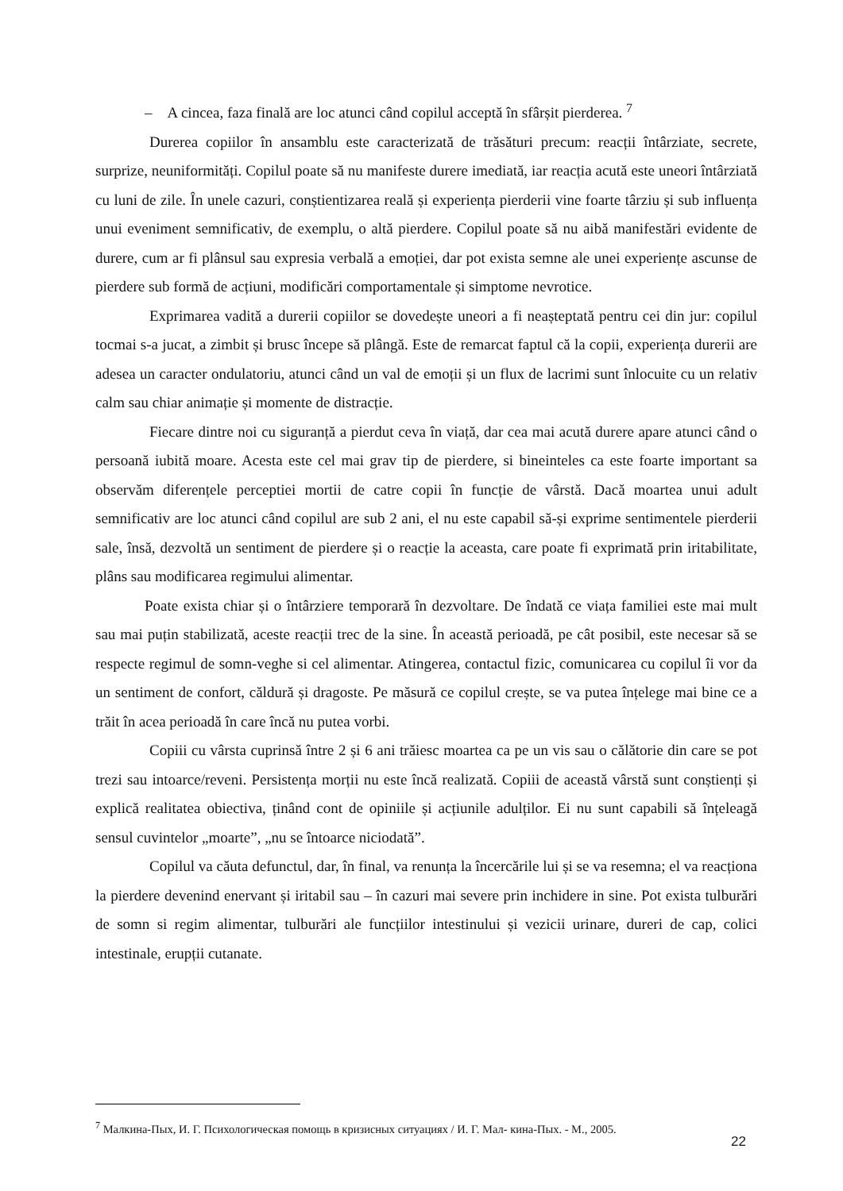– A cincea, faza finală are loc atunci când copilul acceptă în sfârșit pierderea. <sup>7</sup>
Durerea copiilor în ansamblu este caracterizată de trăsături precum: reacții întârziate, secrete, surprize, neuniformități. Copilul poate să nu manifeste durere imediată, iar reacția acută este uneori întârziată cu luni de zile. În unele cazuri, conștientizarea reală și experiența pierderii vine foarte târziu și sub influența unui eveniment semnificativ, de exemplu, o altă pierdere. Copilul poate să nu aibă manifestări evidente de durere, cum ar fi plânsul sau expresia verbală a emoției, dar pot exista semne ale unei experiențe ascunse de pierdere sub formă de acțiuni, modificări comportamentale și simptome nevrotice.
Exprimarea vadită a durerii copiilor se dovedește uneori a fi neașteptată pentru cei din jur: copilul tocmai s-a jucat, a zimbit și brusc începe să plângă. Este de remarcat faptul că la copii, experiența durerii are adesea un caracter ondulatoriu, atunci când un val de emoții și un flux de lacrimi sunt înlocuite cu un relativ calm sau chiar animație și momente de distracție.
Fiecare dintre noi cu siguranță a pierdut ceva în viață, dar cea mai acută durere apare atunci când o persoană iubită moare. Acesta este cel mai grav tip de pierdere, si bineinteles ca este foarte important sa observăm diferențele perceptiei mortii de catre copii în funcție de vârstă. Dacă moartea unui adult semnificativ are loc atunci când copilul are sub 2 ani, el nu este capabil să-și exprime sentimentele pierderii sale, însă, dezvoltă un sentiment de pierdere și o reacție la aceasta, care poate fi exprimată prin iritabilitate, plâns sau modificarea regimului alimentar.
Poate exista chiar și o întârziere temporară în dezvoltare. De îndată ce viața familiei este mai mult sau mai puțin stabilizată, aceste reacții trec de la sine. În această perioadă, pe cât posibil, este necesar să se respecte regimul de somn-veghe si cel alimentar. Atingerea, contactul fizic, comunicarea cu copilul îi vor da un sentiment de confort, căldură și dragoste. Pe măsură ce copilul crește, se va putea înțelege mai bine ce a trăit în acea perioadă în care încă nu putea vorbi.
Copiii cu vârsta cuprinsă între 2 și 6 ani trăiesc moartea ca pe un vis sau o călătorie din care se pot trezi sau intoarce/reveni. Persistența morții nu este încă realizată. Copiii de această vârstă sunt conștienți și explică realitatea obiectiva, ținând cont de opiniile și acțiunile adulților. Ei nu sunt capabili să înțeleagă sensul cuvintelor „moarte”, „nu se întoarce niciodată”.
Copilul va căuta defunctul, dar, în final, va renunța la încercările lui și se va resemna; el va reacționa la pierdere devenind enervant și iritabil sau – în cazuri mai severe prin inchidere in sine. Pot exista tulburări de somn si regim alimentar, tulburări ale funcțiilor intestinului și vezicii urinare, dureri de cap, colici intestinale, erupții cutanate.
<sup>7</sup> Малкина-Пых, И. Г. Психологическая помощь в кризисных ситуациях / И. Г. Мал- кина-Пых. - М., 2005.
22